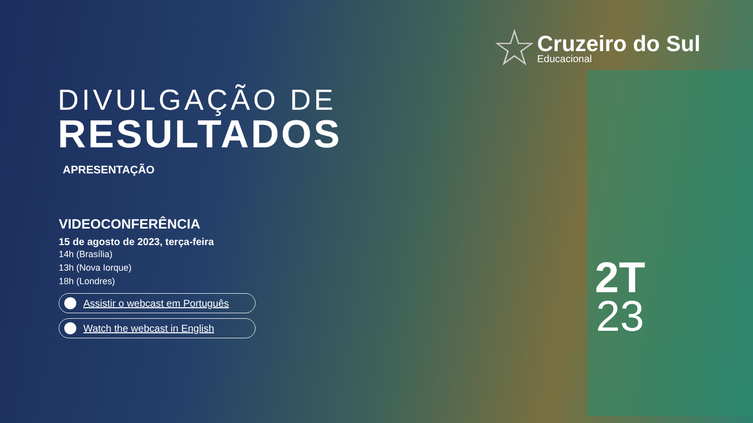☆
Cruzeiro do Sul
Educacional
DIVULGAÇÃO DE
RESULTADOS
APRESENTAÇÃO
VIDEOCONFERÊNCIA
15 de agosto de 2023, terça-feira
14h (Brasília)
13h (Nova Iorque)
18h (Londres)
Assistir o webcast em Português
Watch the webcast in English
2T
23